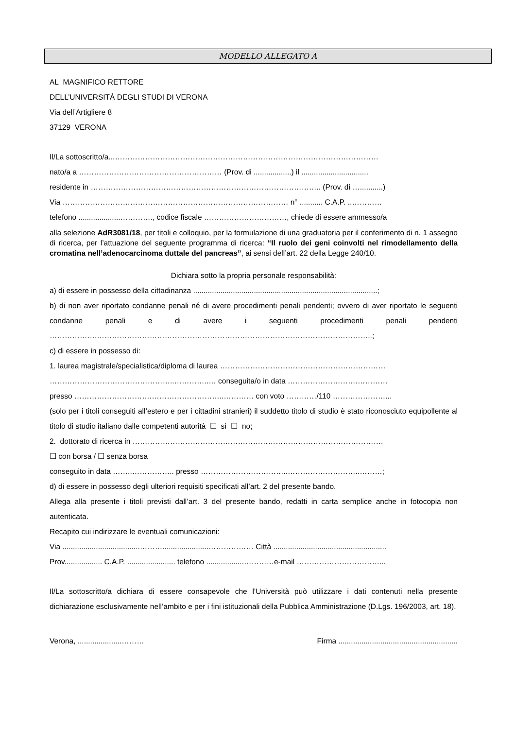MODELLO ALLEGATO A
AL MAGNIFICO RETTORE
DELL’UNIVERSITÀ DEGLI STUDI DI VERONA
Via dell’Artigliere 8
37129 VERONA
Il/La sottoscritto/a...……………………………………………………………………………………………
nato/a a ………………………………………………… (Prov. di ..................) il ................................
residente in ……………………………………………………………………………….. (Prov. di …...........)
Via ……………………………………………………………………………… n° ........... C.A.P. ..…………
telefono ....................…………., codice fiscale ……………………………, chiede di essere ammesso/a
alla selezione AdR3081/18, per titoli e colloquio, per la formulazione di una graduatoria per il conferimento di n. 1 assegno di ricerca, per l’attuazione del seguente programma di ricerca: “Il ruolo dei geni coinvolti nel rimodellamento della cromatina nell’adenocarcinoma duttale del pancreas”, ai sensi dell’art. 22 della Legge 240/10.
Dichiara sotto la propria personale responsabilità:
a) di essere in possesso della cittadinanza ........................................................................................;
b) di non aver riportato condanne penali né di avere procedimenti penali pendenti; ovvero di aver riportato le seguenti condanne penali e di avere i seguenti procedimenti penali pendenti ……………….………………………………………………………………………………………………..;
c) di essere in possesso di:
1. laurea magistrale/specialistica/diploma di laurea …………………………………………………………
…………………………………………..…………..… conseguita/o in data ……………………….…………
presso ………………………….………………………..………… con voto …………/110 …………………...
(solo per i titoli conseguiti all’estero e per i cittadini stranieri) il suddetto titolo di studio è stato riconosciuto equipollente al titolo di studio italiano dalle competenti autorità ☐ sì ☐ no;
2. dottorato di ricerca in ……………………………………………………………………………………….
☐ con borsa / ☐ senza borsa
conseguito in data ……..…………….. presso ……………………………..………………………..………;
d) di essere in possesso degli ulteriori requisiti specificati all’art. 2 del presente bando.
Allega alla presente i titoli previsti dall’art. 3 del presente bando, redatti in carta semplice anche in fotocopia non autenticata.
Recapito cui indirizzare le eventuali comunicazioni:
Via .....................................………......................……………… Città ......................................................
Prov.................. C.A.P. ....................... telefono ..................…………e-mail ……………………………...
Il/La sottoscritto/a dichiara di essere consapevole che l’Università può utilizzare i dati contenuti nella presente dichiarazione esclusivamente nell’ambito e per i fini istituzionali della Pubblica Amministrazione (D.Lgs. 196/2003, art. 18).
Verona, .....................………
Firma .........................................................